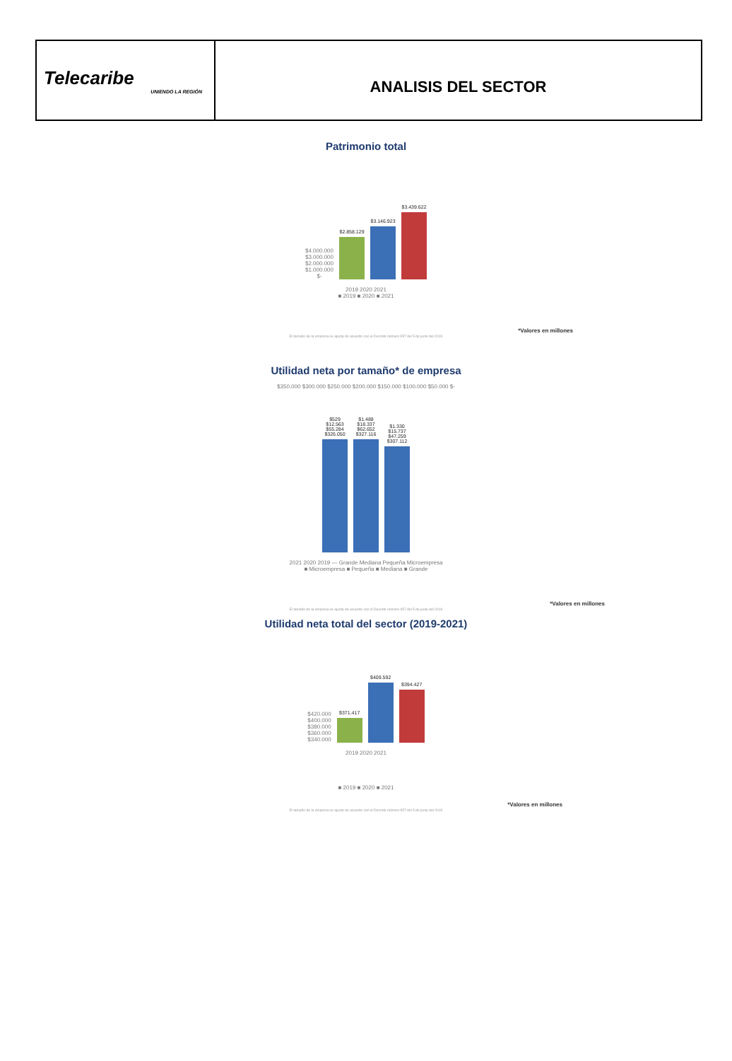| Telecaribe UNIENDO LA REGIÓN | ANALISIS DEL SECTOR |
Patrimonio total
$4.000.000
$3.000.000
$2.000.000
$1.000.000
$-
$2.858.129
$3.146.923
$3.439.622
2019 2020 2021
■ 2019 ■ 2020 ■ 2021
*Valores en millones
El tamaño de la empresa se ajusta de acuerdo con el Decreto número 957 del 5 de junio del 2019
Utilidad neta por tamaño* de empresa
$350.000 $300.000 $250.000 $200.000 $150.000 $100.000 $50.000 $-
$529 $12.563 $55.284 $326.050
$1.488 $18.337 $62.652 $327.116
$1.330 $15.737 $47.259 $307.112
2021 2020 2019 — Grande Mediana Pequeña Microempresa
■ Microempresa ■ Pequeña ■ Mediana ■ Grande
*Valores en millones
El tamaño de la empresa se ajusta de acuerdo con el Decreto número 957 del 5 de junio del 2019
Utilidad neta total del sector (2019-2021)
$420.000
$400.000
$380.000
$360.000
$340.000
$371.417
$409.592
$394.427
2019 2020 2021
■ 2019 ■ 2020 ■ 2021
*Valores en millones
El tamaño de la empresa se ajusta de acuerdo con el Decreto número 957 del 5 de junio del 2019